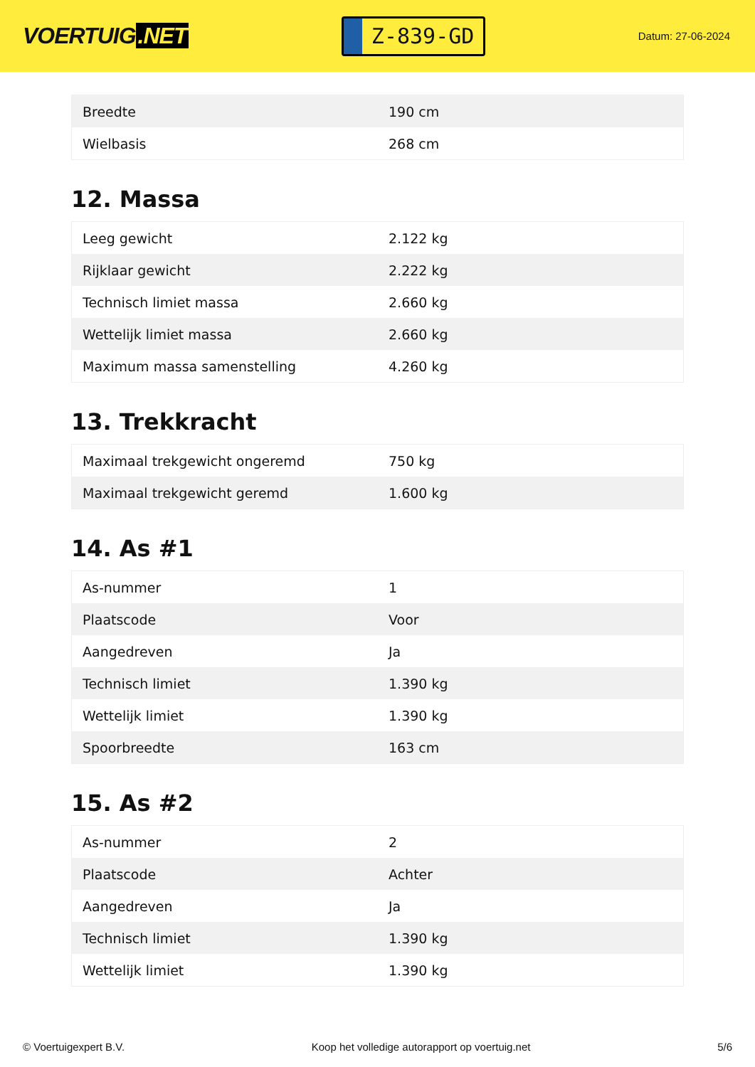VOERTUIG.NET
Z-839-GD
Datum: 27-06-2024
| Breedte | 190 cm |
| Wielbasis | 268 cm |
12. Massa
| Leeg gewicht | 2.122 kg |
| Rijklaar gewicht | 2.222 kg |
| Technisch limiet massa | 2.660 kg |
| Wettelijk limiet massa | 2.660 kg |
| Maximum massa samenstelling | 4.260 kg |
13. Trekkracht
| Maximaal trekgewicht ongeremd | 750 kg |
| Maximaal trekgewicht geremd | 1.600 kg |
14. As #1
| As-nummer | 1 |
| Plaatscode | Voor |
| Aangedreven | Ja |
| Technisch limiet | 1.390 kg |
| Wettelijk limiet | 1.390 kg |
| Spoorbreedte | 163 cm |
15. As #2
| As-nummer | 2 |
| Plaatscode | Achter |
| Aangedreven | Ja |
| Technisch limiet | 1.390 kg |
| Wettelijk limiet | 1.390 kg |
© Voertuigexpert B.V. Koop het volledige autorapport op voertuig.net 5/6